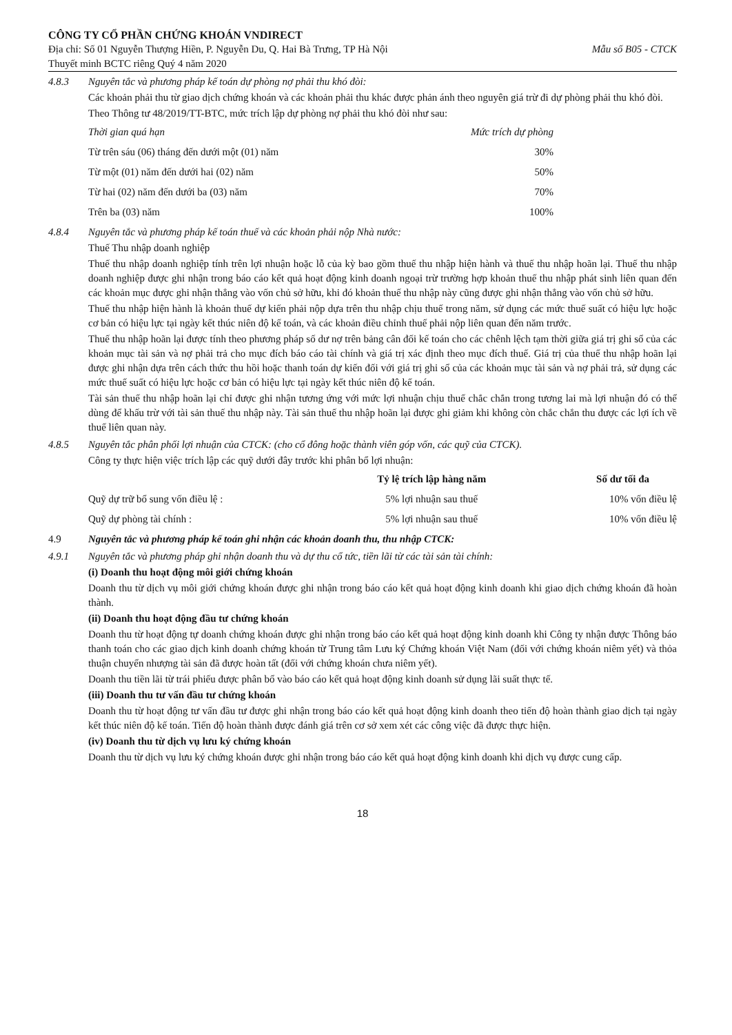CÔNG TY CỔ PHẦN CHỨNG KHOÁN VNDIRECT
Địa chỉ: Số 01 Nguyễn Thượng Hiền, P. Nguyễn Du, Q. Hai Bà Trưng, TP Hà Nội Mẫu số B05 - CTCK
Thuyết minh BCTC riêng Quý 4 năm 2020
4.8.3 Nguyên tắc và phương pháp kế toán dự phòng nợ phải thu khó đòi:
Các khoản phải thu từ giao dịch chứng khoán và các khoản phải thu khác được phản ánh theo nguyên giá trừ đi dự phòng phải thu khó đòi.
Theo Thông tư 48/2019/TT-BTC, mức trích lập dự phòng nợ phải thu khó đòi như sau:
| Thời gian quá hạn | Mức trích dự phòng |
| --- | --- |
| Từ trên sáu (06) tháng đến dưới một (01) năm | 30% |
| Từ một (01) năm đến dưới hai (02) năm | 50% |
| Từ hai (02) năm đến dưới ba (03) năm | 70% |
| Trên ba (03) năm | 100% |
4.8.4 Nguyên tắc và phương pháp kế toán thuế và các khoản phải nộp Nhà nước:
Thuế Thu nhập doanh nghiệp
Thuế thu nhập doanh nghiệp tính trên lợi nhuận hoặc lỗ của kỳ bao gồm thuế thu nhập hiện hành và thuế thu nhập hoãn lại. Thuế thu nhập doanh nghiệp được ghi nhận trong báo cáo kết quả hoạt động kinh doanh ngoại trừ trường hợp khoản thuế thu nhập phát sinh liên quan đến các khoản mục được ghi nhận thẳng vào vốn chủ sở hữu, khi đó khoản thuế thu nhập này cũng được ghi nhận thẳng vào vốn chủ sở hữu.
Thuế thu nhập hiện hành là khoản thuế dự kiến phải nộp dựa trên thu nhập chịu thuế trong năm, sử dụng các mức thuế suất có hiệu lực hoặc cơ bản có hiệu lực tại ngày kết thúc niên độ kế toán, và các khoản điều chỉnh thuế phải nộp liên quan đến năm trước.
Thuế thu nhập hoãn lại được tính theo phương pháp số dư nợ trên bảng cân đối kế toán cho các chênh lệch tạm thời giữa giá trị ghi sổ của các khoản mục tài sản và nợ phải trả cho mục đích báo cáo tài chính và giá trị xác định theo mục đích thuế. Giá trị của thuế thu nhập hoãn lại được ghi nhận dựa trên cách thức thu hồi hoặc thanh toán dự kiến đối với giá trị ghi sổ của các khoản mục tài sản và nợ phải trả, sử dụng các mức thuế suất có hiệu lực hoặc cơ bản có hiệu lực tại ngày kết thúc niên độ kế toán.
Tài sản thuế thu nhập hoãn lại chỉ được ghi nhận tương ứng với mức lợi nhuận chịu thuế chắc chắn trong tương lai mà lợi nhuận đó có thể dùng để khấu trừ với tài sản thuế thu nhập này. Tài sản thuế thu nhập hoãn lại được ghi giảm khi không còn chắc chắn thu được các lợi ích về thuế liên quan này.
4.8.5 Nguyên tắc phân phối lợi nhuận của CTCK: (cho cổ đông hoặc thành viên góp vốn, các quỹ của CTCK).
Công ty thực hiện việc trích lập các quỹ dưới đây trước khi phân bổ lợi nhuận:
| | Tỷ lệ trích lập hàng năm | Số dư tối đa |
| --- | --- | --- |
| Quỹ dự trữ bổ sung vốn điều lệ : | 5% lợi nhuận sau thuế | 10% vốn điều lệ |
| Quỹ dự phòng tài chính : | 5% lợi nhuận sau thuế | 10% vốn điều lệ |
4.9 Nguyên tắc và phương pháp kế toán ghi nhận các khoản doanh thu, thu nhập CTCK:
4.9.1 Nguyên tắc và phương pháp ghi nhận doanh thu và dự thu cổ tức, tiền lãi từ các tài sản tài chính:
(i) Doanh thu hoạt động môi giới chứng khoán
Doanh thu từ dịch vụ môi giới chứng khoán được ghi nhận trong báo cáo kết quả hoạt động kinh doanh khi giao dịch chứng khoán đã hoàn thành.
(ii) Doanh thu hoạt động đầu tư chứng khoán
Doanh thu từ hoạt động tự doanh chứng khoán được ghi nhận trong báo cáo kết quả hoạt động kinh doanh khi Công ty nhận được Thông báo thanh toán cho các giao dịch kinh doanh chứng khoán từ Trung tâm Lưu ký Chứng khoán Việt Nam (đối với chứng khoán niêm yết) và thỏa thuận chuyển nhượng tài sản đã được hoàn tất (đối với chứng khoán chưa niêm yết).
Doanh thu tiền lãi từ trái phiếu được phân bổ vào báo cáo kết quả hoạt động kinh doanh sử dụng lãi suất thực tế.
(iii) Doanh thu tư vấn đầu tư chứng khoán
Doanh thu từ hoạt động tư vấn đầu tư được ghi nhận trong báo cáo kết quả hoạt động kinh doanh theo tiến độ hoàn thành giao dịch tại ngày kết thúc niên độ kế toán. Tiến độ hoàn thành được đánh giá trên cơ sở xem xét các công việc đã được thực hiện.
(iv) Doanh thu từ dịch vụ lưu ký chứng khoán
Doanh thu từ dịch vụ lưu ký chứng khoán được ghi nhận trong báo cáo kết quả hoạt động kinh doanh khi dịch vụ được cung cấp.
18